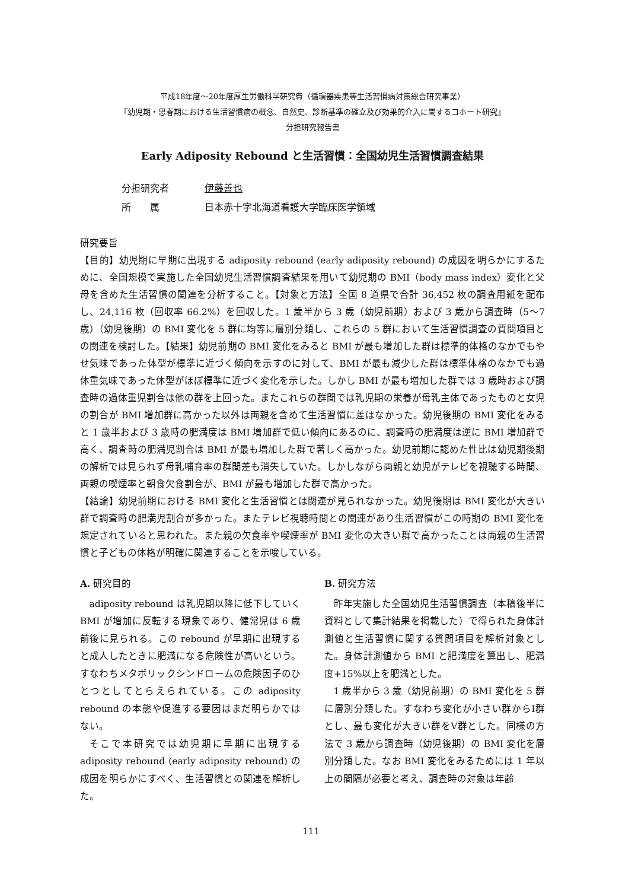平成18年度～20年度厚生労働科学研究費（循環器疾患等生活習慣病対策総合研究事業）
『幼児期・思春期における生活習慣病の概念、自然史、診断基準の確立及び効果的介入に関するコホート研究』
分担研究報告書
Early Adiposity Rebound と生活習慣：全国幼児生活習慣調査結果
分担研究者 伊藤善也
所　　属 日本赤十字北海道看護大学臨床医学領域
研究要旨
【目的】幼児期に早期に出現する adiposity rebound (early adiposity rebound) の成因を明らかにするために、全国規模で実施した全国幼児生活習慣調査結果を用いて幼児期の BMI（body mass index）変化と父母を含めた生活習慣の関連を分析すること。【対象と方法】全国 8 道県で合計 36,452 枚の調査用紙を配布し、24,116 枚（回収率 66.2%）を回収した。1 歳半から 3 歳（幼児前期）および 3 歳から調査時（5～7 歳）（幼児後期）の BMI 変化を 5 群に均等に層別分類し、これらの 5 群において生活習慣調査の質問項目との関連を検討した。【結果】幼児前期の BMI 変化をみると BMI が最も増加した群は標準的体格のなかでもやせ気味であった体型が標準に近づく傾向を示すのに対して、BMI が最も減少した群は標準体格のなかでも過体重気味であった体型がほぼ標準に近づく変化を示した。しかし BMI が最も増加した群では 3 歳時および調査時の過体重児割合は他の群を上回った。またこれらの群間では乳児期の栄養が母乳主体であったものと女児の割合が BMI 増加群に高かった以外は両親を含めて生活習慣に差はなかった。幼児後期の BMI 変化をみると 1 歳半および 3 歳時の肥満度は BMI 増加群で低い傾向にあるのに、調査時の肥満度は逆に BMI 増加群で高く、調査時の肥満児割合は BMI が最も増加した群で著しく高かった。幼児前期に認めた性比は幼児期後期の解析では見られず母乳哺育率の群間差も消失していた。しかしながら両親と幼児がテレビを視聴する時間、両親の喫煙率と朝食欠食割合が、BMI が最も増加した群で高かった。
【結論】幼児前期における BMI 変化と生活習慣とは関連が見られなかった。幼児後期は BMI 変化が大きい群で調査時の肥満児割合が多かった。またテレビ視聴時間との関連があり生活習慣がこの時期の BMI 変化を規定されていると思われた。また親の欠食率や喫煙率が BMI 変化の大きい群で高かったことは両親の生活習慣と子どもの体格が明確に関連することを示唆している。
A. 研究目的
adiposity rebound は乳児期以降に低下していく BMI が増加に反転する現象であり、健常児は 6 歳前後に見られる。この rebound が早期に出現すると成人したときに肥満になる危険性が高いという。すなわちメタボリックシンドロームの危険因子のひとつとしてとらえられている。この adiposity rebound の本態や促進する要因はまだ明らかではない。
そこで本研究では幼児期に早期に出現する adiposity rebound (early adiposity rebound) の成因を明らかにすべく、生活習慣との関連を解析した。
B. 研究方法
昨年実施した全国幼児生活習慣調査（本稿後半に資料として集計結果を掲載した）で得られた身体計測値と生活習慣に関する質問項目を解析対象とした。身体計測値から BMI と肥満度を算出し、肥満度+15%以上を肥満とした。
1 歳半から 3 歳（幼児前期）の BMI 変化を 5 群に層別分類した。すなわち変化が小さい群からⅠ群とし、最も変化が大きい群をⅤ群とした。同様の方法で 3 歳から調査時（幼児後期）の BMI 変化を層別分類した。なお BMI 変化をみるためには 1 年以上の間隔が必要と考え、調査時の対象は年齢
111